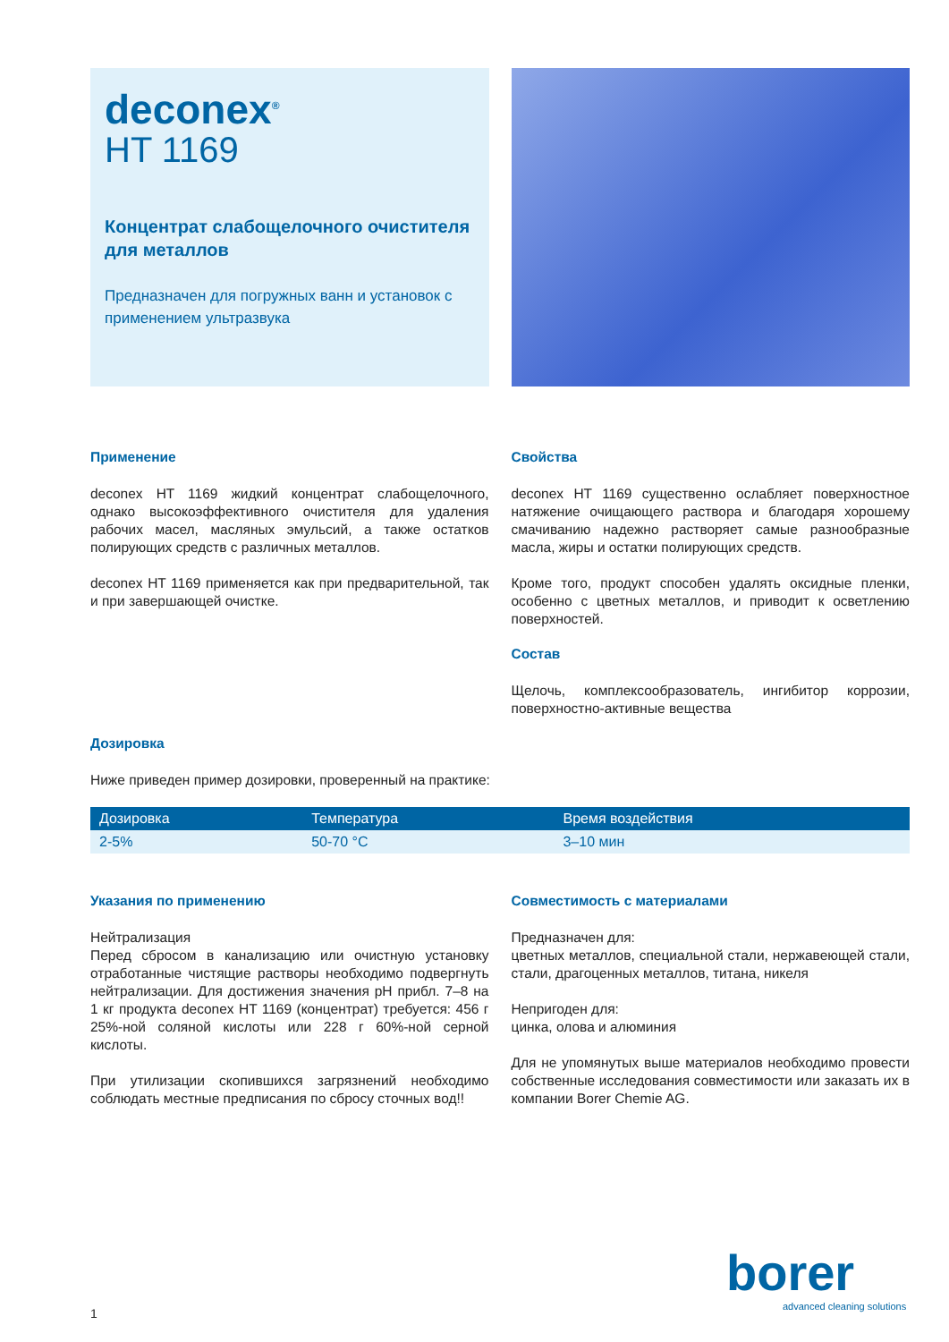deconex<sup>®</sup>
HT 1169
Концентрат слабощелочного очистителя для металлов
Предназначен для погружных ванн и установок с применением ультразвука
Применение
deconex HT 1169 жидкий концентрат слабощелочного, однако высокоэффективного очистителя для удаления рабочих масел, масляных эмульсий, а также остатков полирующих средств с различных металлов.
deconex HT 1169 применяется как при предварительной, так и при завершающей очистке.
Свойства
deconex HT 1169 существенно ослабляет поверхностное натяжение очищающего раствора и благодаря хорошему смачиванию надежно растворяет самые разнообразные масла, жиры и остатки полирующих средств.
Кроме того, продукт способен удалять оксидные пленки, особенно с цветных металлов, и приводит к осветлению поверхностей.
Состав
Щелочь, комплексообразователь, ингибитор коррозии, поверхностно-активные вещества
Дозировка
Ниже приведен пример дозировки, проверенный на практике:
| Дозировка | Температура | Время воздействия |
| --- | --- | --- |
| 2-5% | 50-70 °C | 3–10 мин |
Указания по применению
Нейтрализация
Перед сбросом в канализацию или очистную установку отработанные чистящие растворы необходимо подвергнуть нейтрализации. Для достижения значения pH прибл. 7–8 на 1 кг продукта deconex HT 1169 (концентрат) требуется: 456 г 25%-ной соляной кислоты или 228 г 60%-ной серной кислоты.
При утилизации скопившихся загрязнений необходимо соблюдать местные предписания по сбросу сточных вод!!
Совместимость с материалами
Предназначен для:
цветных металлов, специальной стали, нержавеющей стали, стали, драгоценных металлов, титана, никеля
Непригоден для:
цинка, олова и алюминия
Для не упомянутых выше материалов необходимо провести собственные исследования совместимости или заказать их в компании Borer Chemie AG.
1
borer
advanced cleaning solutions